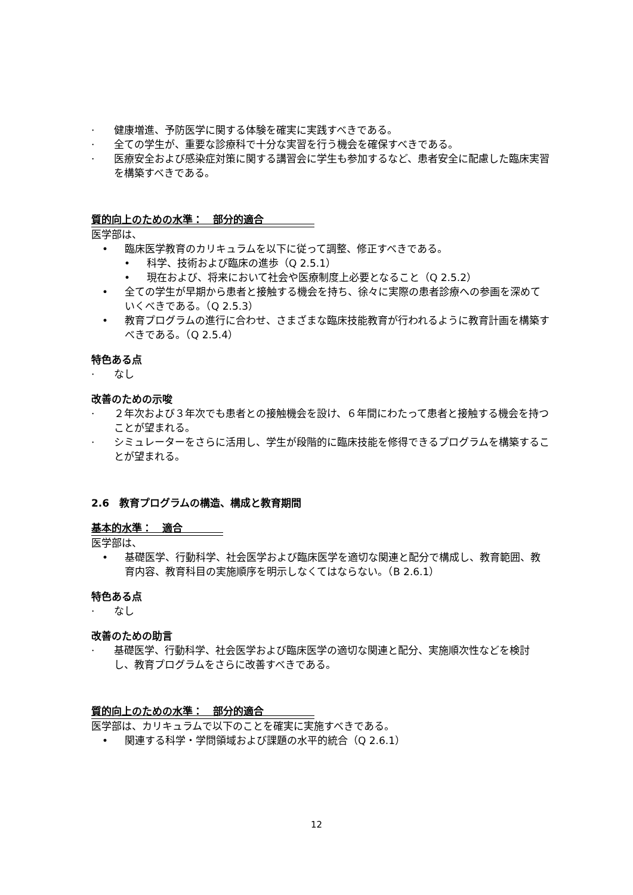· 健康増進、予防医学に関する体験を確実に実践すべきである。
· 全ての学生が、重要な診療科で十分な実習を行う機会を確保すべきである。
· 医療安全および感染症対策に関する講習会に学生も参加するなど、患者安全に配慮した臨床実習を構築すべきである。
質的向上のための水準：　部分的適合　　　　　
医学部は、
• 臨床医学教育のカリキュラムを以下に従って調整、修正すべきである。
• 科学、技術および臨床の進歩（Q 2.5.1）
• 現在および、将来において社会や医療制度上必要となること（Q 2.5.2）
• 全ての学生が早期から患者と接触する機会を持ち、徐々に実際の患者診療への参画を深めていくべきである。（Q 2.5.3）
• 教育プログラムの進行に合わせ、さまざまな臨床技能教育が行われるように教育計画を構築すべきである。（Q 2.5.4）
特色ある点
· なし
改善のための示唆
· ２年次および３年次でも患者との接触機会を設け、６年間にわたって患者と接触する機会を持つことが望まれる。
· シミュレーターをさらに活用し、学生が段階的に臨床技能を修得できるプログラムを構築することが望まれる。
2.6　教育プログラムの構造、構成と教育期間
基本的水準：　適合　　　　
医学部は、
• 基礎医学、行動科学、社会医学および臨床医学を適切な関連と配分で構成し、教育範囲、教育内容、教育科目の実施順序を明示しなくてはならない。（B 2.6.1）
特色ある点
· なし
改善のための助言
· 基礎医学、行動科学、社会医学および臨床医学の適切な関連と配分、実施順次性などを検討し、教育プログラムをさらに改善すべきである。
質的向上のための水準：　部分的適合　　　　　
医学部は、カリキュラムで以下のことを確実に実施すべきである。
• 関連する科学・学問領域および課題の水平的統合（Q 2.6.1）
12